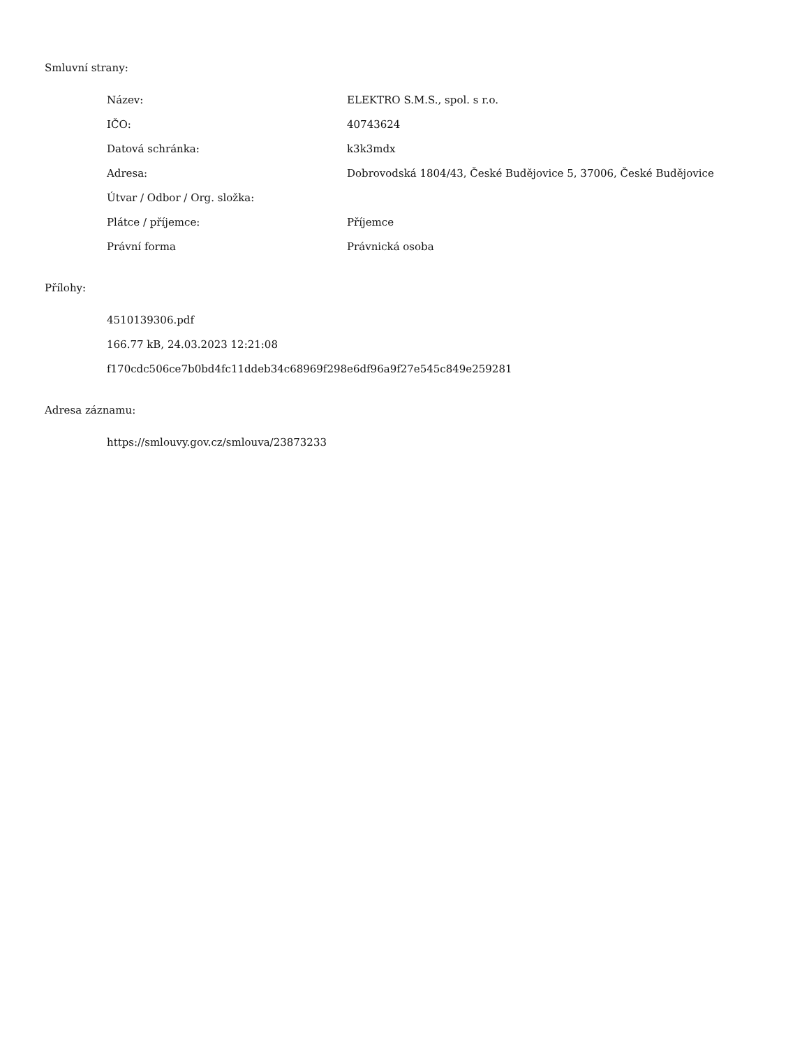Smluvní strany:
| Název: | ELEKTRO S.M.S., spol. s r.o. |
| IČO: | 40743624 |
| Datová schránka: | k3k3mdx |
| Adresa: | Dobrovodská 1804/43, České Budějovice 5, 37006, České Budějovice |
| Útvar / Odbor / Org. složka: | |
| Plátce / příjemce: | Příjemce |
| Právní forma | Právnická osoba |
Přílohy:
4510139306.pdf
166.77 kB, 24.03.2023 12:21:08
f170cdc506ce7b0bd4fc11ddeb34c68969f298e6df96a9f27e545c849e259281
Adresa záznamu:
https://smlouvy.gov.cz/smlouva/23873233